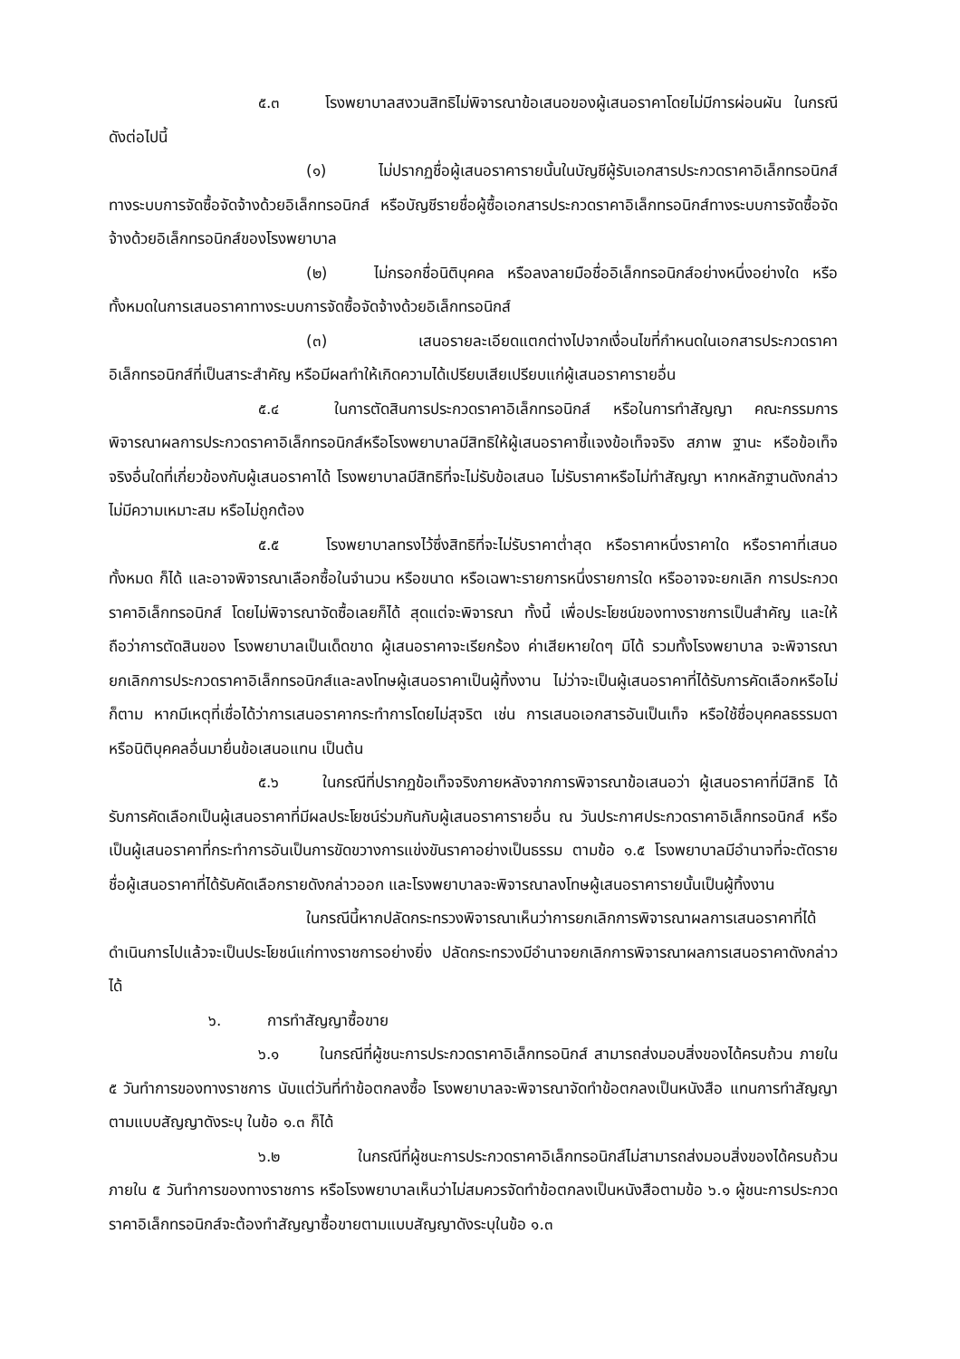๕.๓ โรงพยาบาลสงวนสิทธิไม่พิจารณาข้อเสนอของผู้เสนอราคาโดยไม่มีการผ่อนผัน ในกรณีดังต่อไปนี้
(๑) ไม่ปรากฏชื่อผู้เสนอราคารายนั้นในบัญชีผู้รับเอกสารประกวดราคาอิเล็กทรอนิกส์ทางระบบการจัดซื้อจัดจ้างด้วยอิเล็กทรอนิกส์ หรือบัญชีรายชื่อผู้ซื้อเอกสารประกวดราคาอิเล็กทรอนิกส์ทางระบบการจัดซื้อจัดจ้างด้วยอิเล็กทรอนิกส์ของโรงพยาบาล
(๒) ไม่กรอกชื่อนิติบุคคล หรือลงลายมือชื่ออิเล็กทรอนิกส์อย่างหนึ่งอย่างใด หรือทั้งหมดในการเสนอราคาทางระบบการจัดซื้อจัดจ้างด้วยอิเล็กทรอนิกส์
(๓) เสนอรายละเอียดแตกต่างไปจากเงื่อนไขที่กำหนดในเอกสารประกวดราคาอิเล็กทรอนิกส์ที่เป็นสาระสำคัญ หรือมีผลทำให้เกิดความได้เปรียบเสียเปรียบแก่ผู้เสนอราคารายอื่น
๕.๔ ในการตัดสินการประกวดราคาอิเล็กทรอนิกส์ หรือในการทำสัญญา คณะกรรมการพิจารณาผลการประกวดราคาอิเล็กทรอนิกส์หรือโรงพยาบาลมีสิทธิให้ผู้เสนอราคาชี้แจงข้อเท็จจริง สภาพ ฐานะ หรือข้อเท็จจริงอื่นใดที่เกี่ยวข้องกับผู้เสนอราคาได้ โรงพยาบาลมีสิทธิที่จะไม่รับข้อเสนอ ไม่รับราคาหรือไม่ทำสัญญา หากหลักฐานดังกล่าวไม่มีความเหมาะสม หรือไม่ถูกต้อง
๕.๕ โรงพยาบาลทรงไว้ซึ่งสิทธิที่จะไม่รับราคาต่ำสุด หรือราคาหนึ่งราคาใด หรือราคาที่เสนอทั้งหมด ก็ได้ และอาจพิจารณาเลือกซื้อในจำนวน หรือขนาด หรือเฉพาะรายการหนึ่งรายการใด หรืออาจจะยกเลิก การประกวดราคาอิเล็กทรอนิกส์ โดยไม่พิจารณาจัดซื้อเลยก็ได้ สุดแต่จะพิจารณา ทั้งนี้ เพื่อประโยชน์ของทางราชการเป็นสำคัญ และให้ถือว่าการตัดสินของ โรงพยาบาลเป็นเด็ดขาด ผู้เสนอราคาจะเรียกร้อง ค่าเสียหายใดๆ มิได้ รวมทั้งโรงพยาบาล จะพิจารณายกเลิกการประกวดราคาอิเล็กทรอนิกส์และลงโทษผู้เสนอราคาเป็นผู้ทิ้งงาน ไม่ว่าจะเป็นผู้เสนอราคาที่ได้รับการคัดเลือกหรือไม่ก็ตาม หากมีเหตุที่เชื่อได้ว่าการเสนอราคากระทำการโดยไม่สุจริต เช่น การเสนอเอกสารอันเป็นเท็จ หรือใช้ชื่อบุคคลธรรมดา หรือนิติบุคคลอื่นมายื่นข้อเสนอแทน เป็นต้น
๕.๖ ในกรณีที่ปรากฏข้อเท็จจริงภายหลังจากการพิจารณาข้อเสนอว่า ผู้เสนอราคาที่มีสิทธิ ได้รับการคัดเลือกเป็นผู้เสนอราคาที่มีผลประโยชน์ร่วมกันกับผู้เสนอราคารายอื่น ณ วันประกาศประกวดราคาอิเล็กทรอนิกส์ หรือเป็นผู้เสนอราคาที่กระทำการอันเป็นการขัดขวางการแข่งขันราคาอย่างเป็นธรรม ตามข้อ ๑.๕ โรงพยาบาลมีอำนาจที่จะตัดรายชื่อผู้เสนอราคาที่ได้รับคัดเลือกรายดังกล่าวออก และโรงพยาบาลจะพิจารณาลงโทษผู้เสนอราคารายนั้นเป็นผู้ทิ้งงาน
ในกรณีนี้หากปลัดกระทรวงพิจารณาเห็นว่าการยกเลิกการพิจารณาผลการเสนอราคาที่ได้ดำเนินการไปแล้วจะเป็นประโยชน์แก่ทางราชการอย่างยิ่ง ปลัดกระทรวงมีอำนาจยกเลิกการพิจารณาผลการเสนอราคาดังกล่าวได้
๖. การทำสัญญาซื้อขาย
๖.๑ ในกรณีที่ผู้ชนะการประกวดราคาอิเล็กทรอนิกส์ สามารถส่งมอบสิ่งของได้ครบถ้วน ภายใน ๕ วันทำการของทางราชการ นับแต่วันที่ทำข้อตกลงซื้อ โรงพยาบาลจะพิจารณาจัดทำข้อตกลงเป็นหนังสือ แทนการทำสัญญาตามแบบสัญญาดังระบุ ในข้อ ๑.๓ ก็ได้
๖.๒ ในกรณีที่ผู้ชนะการประกวดราคาอิเล็กทรอนิกส์ไม่สามารถส่งมอบสิ่งของได้ครบถ้วน ภายใน ๕ วันทำการของทางราชการ หรือโรงพยาบาลเห็นว่าไม่สมควรจัดทำข้อตกลงเป็นหนังสือตามข้อ ๖.๑ ผู้ชนะการประกวดราคาอิเล็กทรอนิกส์จะต้องทำสัญญาซื้อขายตามแบบสัญญาดังระบุในข้อ ๑.๓